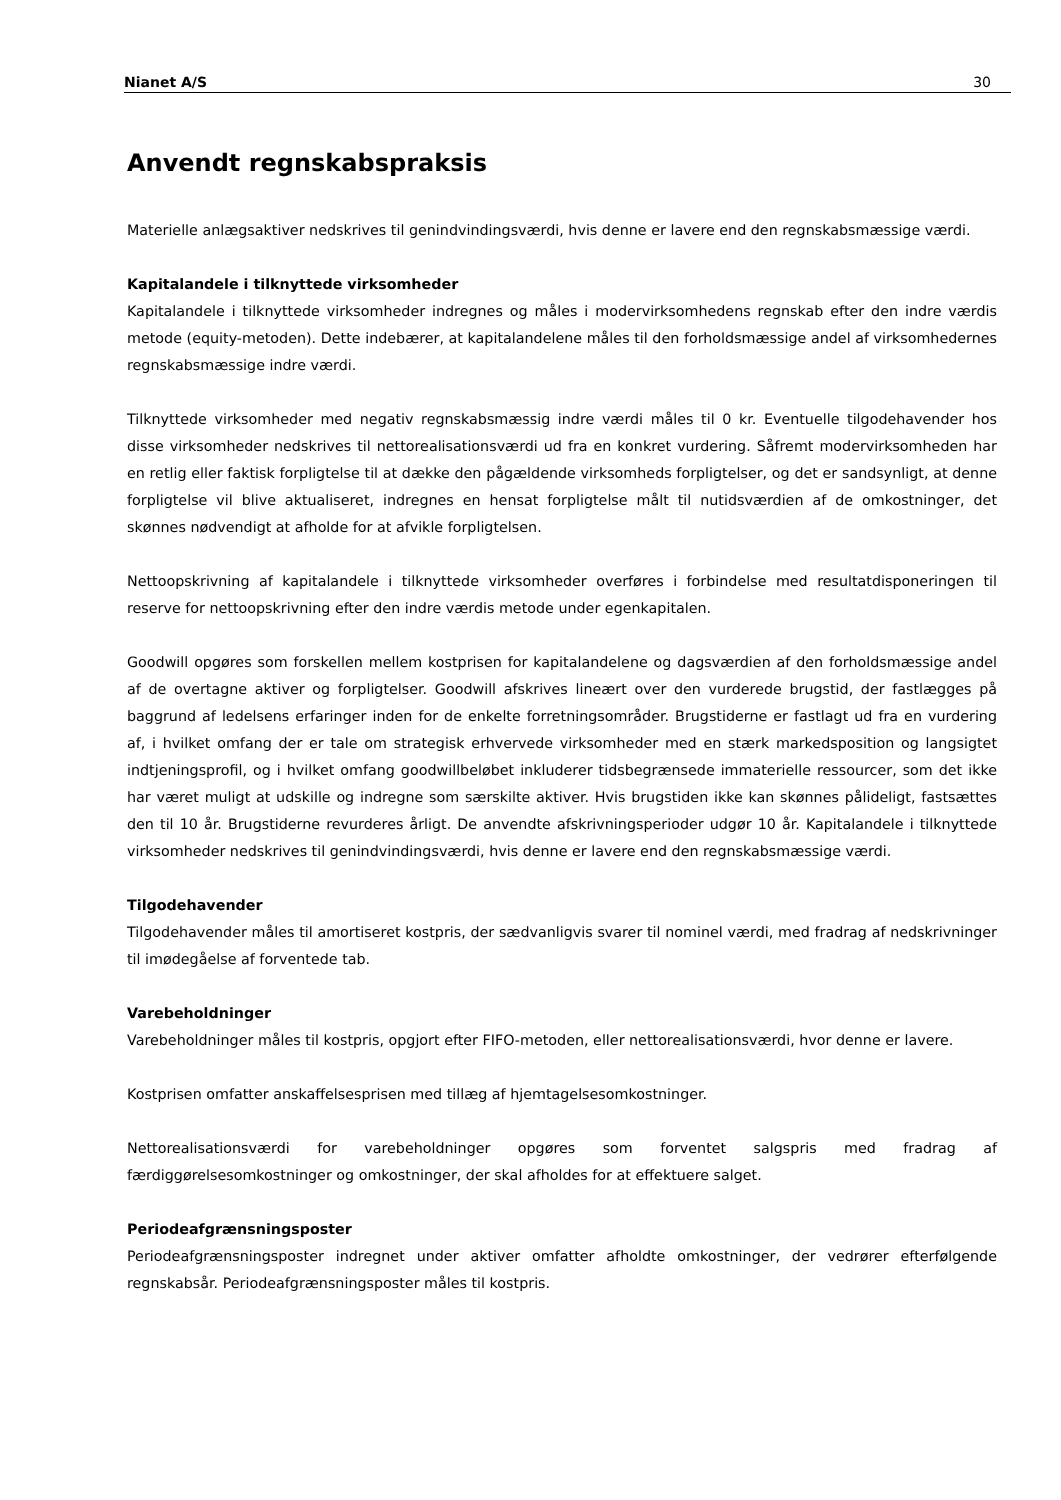Nianet A/S 30
Anvendt regnskabspraksis
Materielle anlægsaktiver nedskrives til genindvindingsværdi, hvis denne er lavere end den regnskabsmæssige værdi.
Kapitalandele i tilknyttede virksomheder
Kapitalandele i tilknyttede virksomheder indregnes og måles i modervirksomhedens regnskab efter den indre værdis metode (equity-metoden). Dette indebærer, at kapitalandelene måles til den forholdsmæssige andel af virksomhedernes regnskabsmæssige indre værdi.
Tilknyttede virksomheder med negativ regnskabsmæssig indre værdi måles til 0 kr. Eventuelle tilgodehavender hos disse virksomheder nedskrives til nettorealisationsværdi ud fra en konkret vurdering. Såfremt modervirksomheden har en retlig eller faktisk forpligtelse til at dække den pågældende virksomheds forpligtelser, og det er sandsynligt, at denne forpligtelse vil blive aktualiseret, indregnes en hensat forpligtelse målt til nutidsværdien af de omkostninger, det skønnes nødvendigt at afholde for at afvikle forpligtelsen.
Nettoopskrivning af kapitalandele i tilknyttede virksomheder overføres i forbindelse med resultatdisponeringen til reserve for nettoopskrivning efter den indre værdis metode under egenkapitalen.
Goodwill opgøres som forskellen mellem kostprisen for kapitalandelene og dagsværdien af den forholdsmæssige andel af de overtagne aktiver og forpligtelser. Goodwill afskrives lineært over den vurderede brugstid, der fastlægges på baggrund af ledelsens erfaringer inden for de enkelte forretningsområder. Brugstiderne er fastlagt ud fra en vurdering af, i hvilket omfang der er tale om strategisk erhvervede virksomheder med en stærk markedsposition og langsigtet indtjeningsprofil, og i hvilket omfang goodwillbeløbet inkluderer tidsbegrænsede immaterielle ressourcer, som det ikke har været muligt at udskille og indregne som særskilte aktiver. Hvis brugstiden ikke kan skønnes pålideligt, fastsættes den til 10 år. Brugstiderne revurderes årligt. De anvendte afskrivningsperioder udgør 10 år. Kapitalandele i tilknyttede virksomheder nedskrives til genindvindingsværdi, hvis denne er lavere end den regnskabsmæssige værdi.
Tilgodehavender
Tilgodehavender måles til amortiseret kostpris, der sædvanligvis svarer til nominel værdi, med fradrag af nedskrivninger til imødegåelse af forventede tab.
Varebeholdninger
Varebeholdninger måles til kostpris, opgjort efter FIFO-metoden, eller nettorealisationsværdi, hvor denne er lavere.
Kostprisen omfatter anskaffelsesprisen med tillæg af hjemtagelsesomkostninger.
Nettorealisationsværdi for varebeholdninger opgøres som forventet salgspris med fradrag af færdiggørelsesomkostninger og omkostninger, der skal afholdes for at effektuere salget.
Periodeafgrænsningsposter
Periodeafgrænsningsposter indregnet under aktiver omfatter afholdte omkostninger, der vedrører efterfølgende regnskabsår. Periodeafgrænsningsposter måles til kostpris.